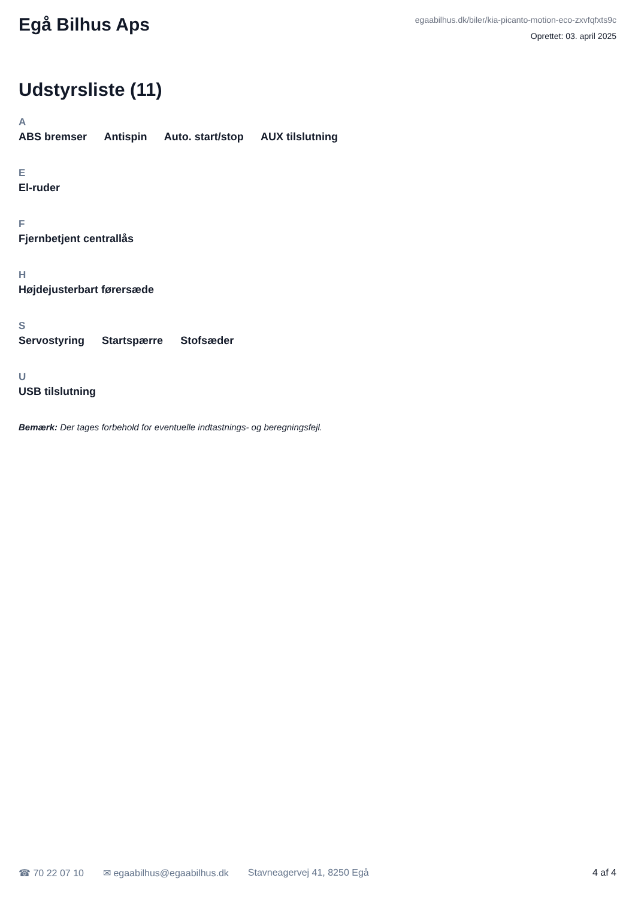Egå Bilhus Aps
egaabilhus.dk/biler/kia-picanto-motion-eco-zxvfqfxts9c
Oprettet: 03. april 2025
Udstyrsliste (11)
A
ABS bremser Antispin Auto. start/stop AUX tilslutning
E
El-ruder
F
Fjernbetjent centrallås
H
Højdejusterbart førersæde
S
Servostyring Startspærre Stofsæder
U
USB tilslutning
Bemærk: Der tages forbehold for eventuelle indtastnings- og beregningsfejl.
☎ 70 22 07 10 ✉ egaabilhus@egaabilhus.dk Stavneagervej 41, 8250 Egå 4 af 4